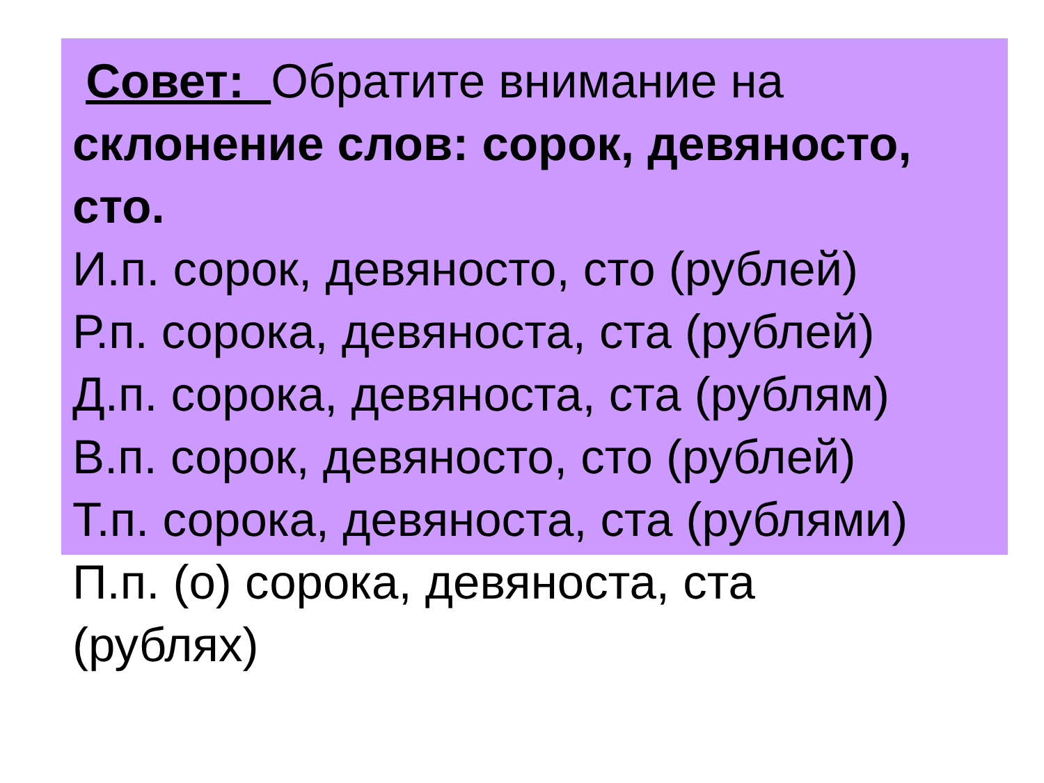Совет: Обратите внимание на склонение слов: сорок, девяносто, сто.
И.п. сорок, девяносто, сто (рублей)
Р.п. сорока, девяноста, ста (рублей)
Д.п. сорока, девяноста, ста (рублям)
В.п. сорок, девяносто, сто (рублей)
Т.п. сорока, девяноста, ста (рублями)
П.п. (о) сорока, девяноста, ста
(рублях)